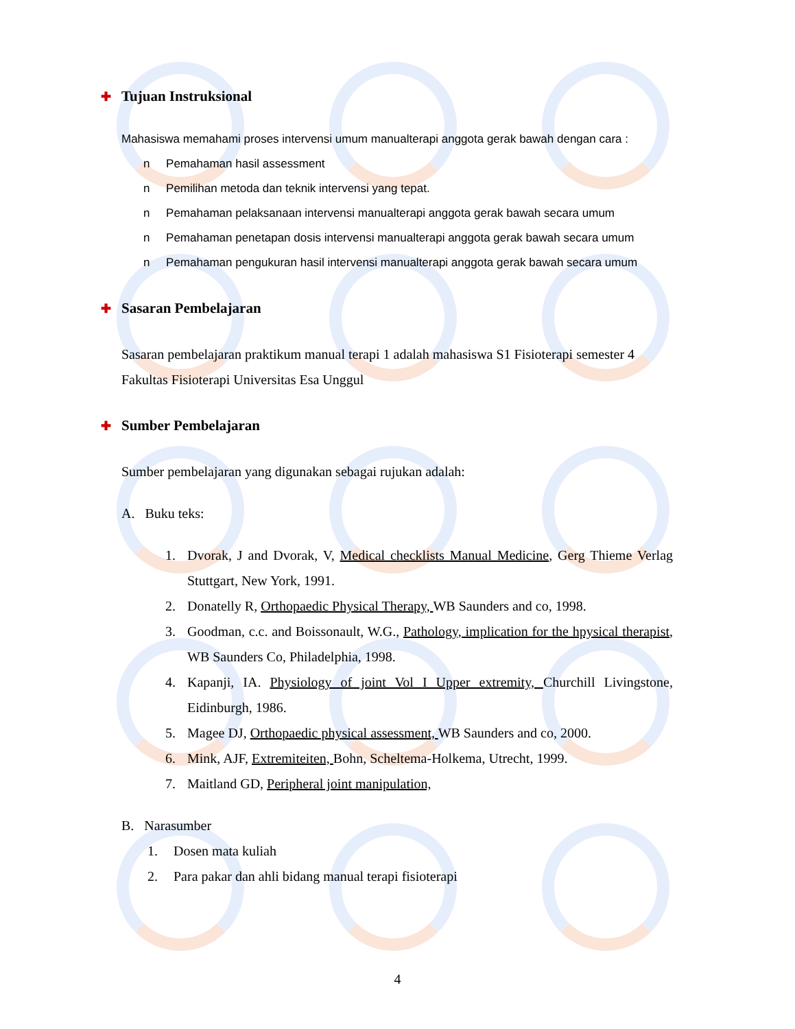✚ Tujuan Instruksional
Mahasiswa memahami proses intervensi umum manualterapi anggota gerak bawah dengan cara :
n Pemahaman hasil assessment
n Pemilihan metoda dan teknik intervensi yang tepat.
n Pemahaman pelaksanaan intervensi manualterapi anggota gerak bawah secara umum
n Pemahaman penetapan dosis intervensi manualterapi anggota gerak bawah secara umum
n Pemahaman pengukuran hasil intervensi manualterapi anggota gerak bawah secara umum
✚ Sasaran Pembelajaran
Sasaran pembelajaran praktikum manual terapi 1 adalah mahasiswa S1 Fisioterapi semester 4 Fakultas Fisioterapi Universitas Esa Unggul
✚ Sumber Pembelajaran
Sumber pembelajaran yang digunakan sebagai rujukan adalah:
A. Buku teks:
1. Dvorak, J and Dvorak, V, Medical checklists Manual Medicine, Gerg Thieme Verlag Stuttgart, New York, 1991.
2. Donatelly R, Orthopaedic Physical Therapy, WB Saunders and co, 1998.
3. Goodman, c.c. and Boissonault, W.G., Pathology, implication for the hpysical therapist, WB Saunders Co, Philadelphia, 1998.
4. Kapanji, IA. Physiology of joint Vol I Upper extremity, Churchill Livingstone, Eidinburgh, 1986.
5. Magee DJ, Orthopaedic physical assessment, WB Saunders and co, 2000.
6. Mink, AJF, Extremiteiten, Bohn, Scheltema-Holkema, Utrecht, 1999.
7. Maitland GD, Peripheral joint manipulation,
B. Narasumber
1. Dosen mata kuliah
2. Para pakar dan ahli bidang manual terapi fisioterapi
4